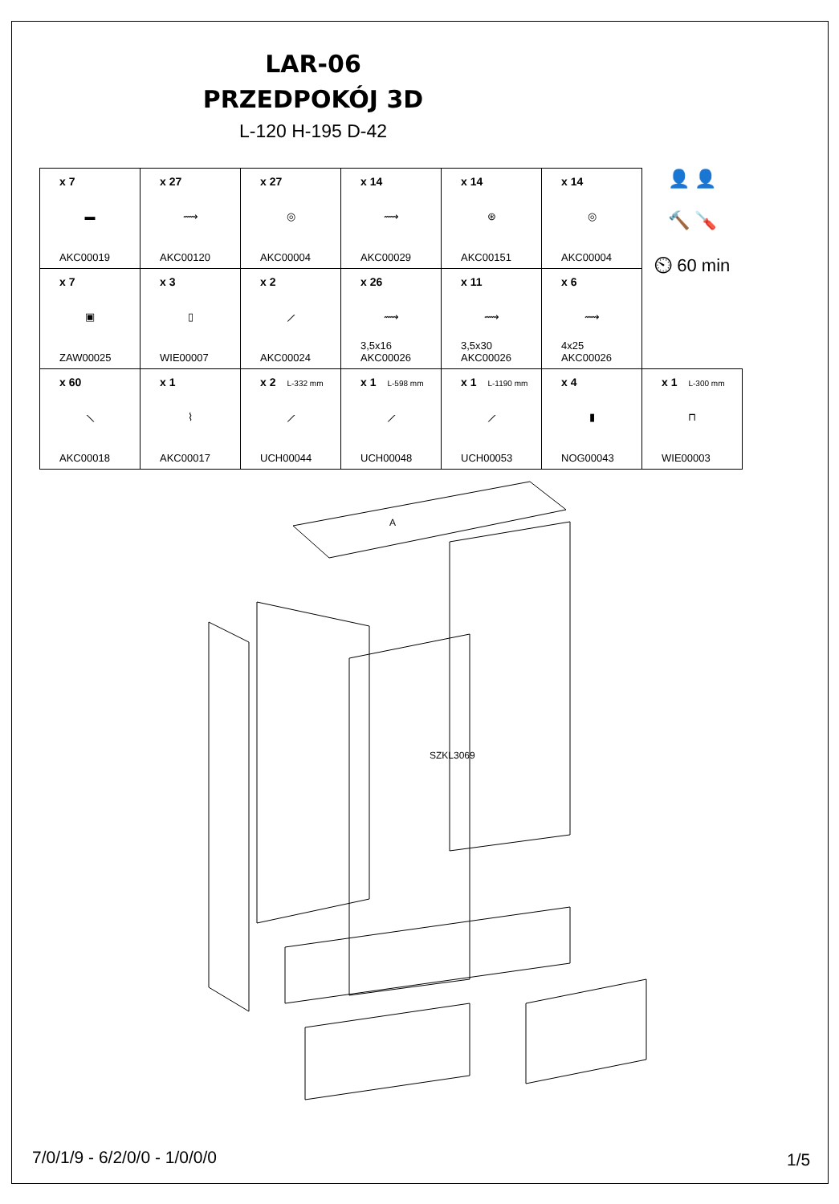LAR-06
PRZEDPOKÓJ 3D
L-120 H-195 D-42
| x 7 ▬ AKC00019 | x 27 ⟿ AKC00120 | x 27 ◎ AKC00004 | x 14 ⟿ AKC00029 | x 14 ⊛ AKC00151 | x 14 ◎ AKC00004 | 👤 👤 🔨 🪛 ⏲ 60 min |
| x 7 ▣ ZAW00025 | x 3 ▯ WIE00007 | x 2 ⟋ AKC00024 | x 26 ⟿ 3,5x16 AKC00026 | x 11 ⟿ 3,5x30 AKC00026 | x 6 ⟿ 4x25 AKC00026 | |
| x 60 ⟍ AKC00018 | x 1 ⌇ AKC00017 | x 2 L-332 mm ⟋ UCH00044 | x 1 L-598 mm ⟋ UCH00048 | x 1 L-1190 mm ⟋ UCH00053 | x 4 ▮ NOG00043 | x 1 L-300 mm ⊓ WIE00003 |
A
SZKL3069
7/0/1/9 - 6/2/0/0 - 1/0/0/0 1/5